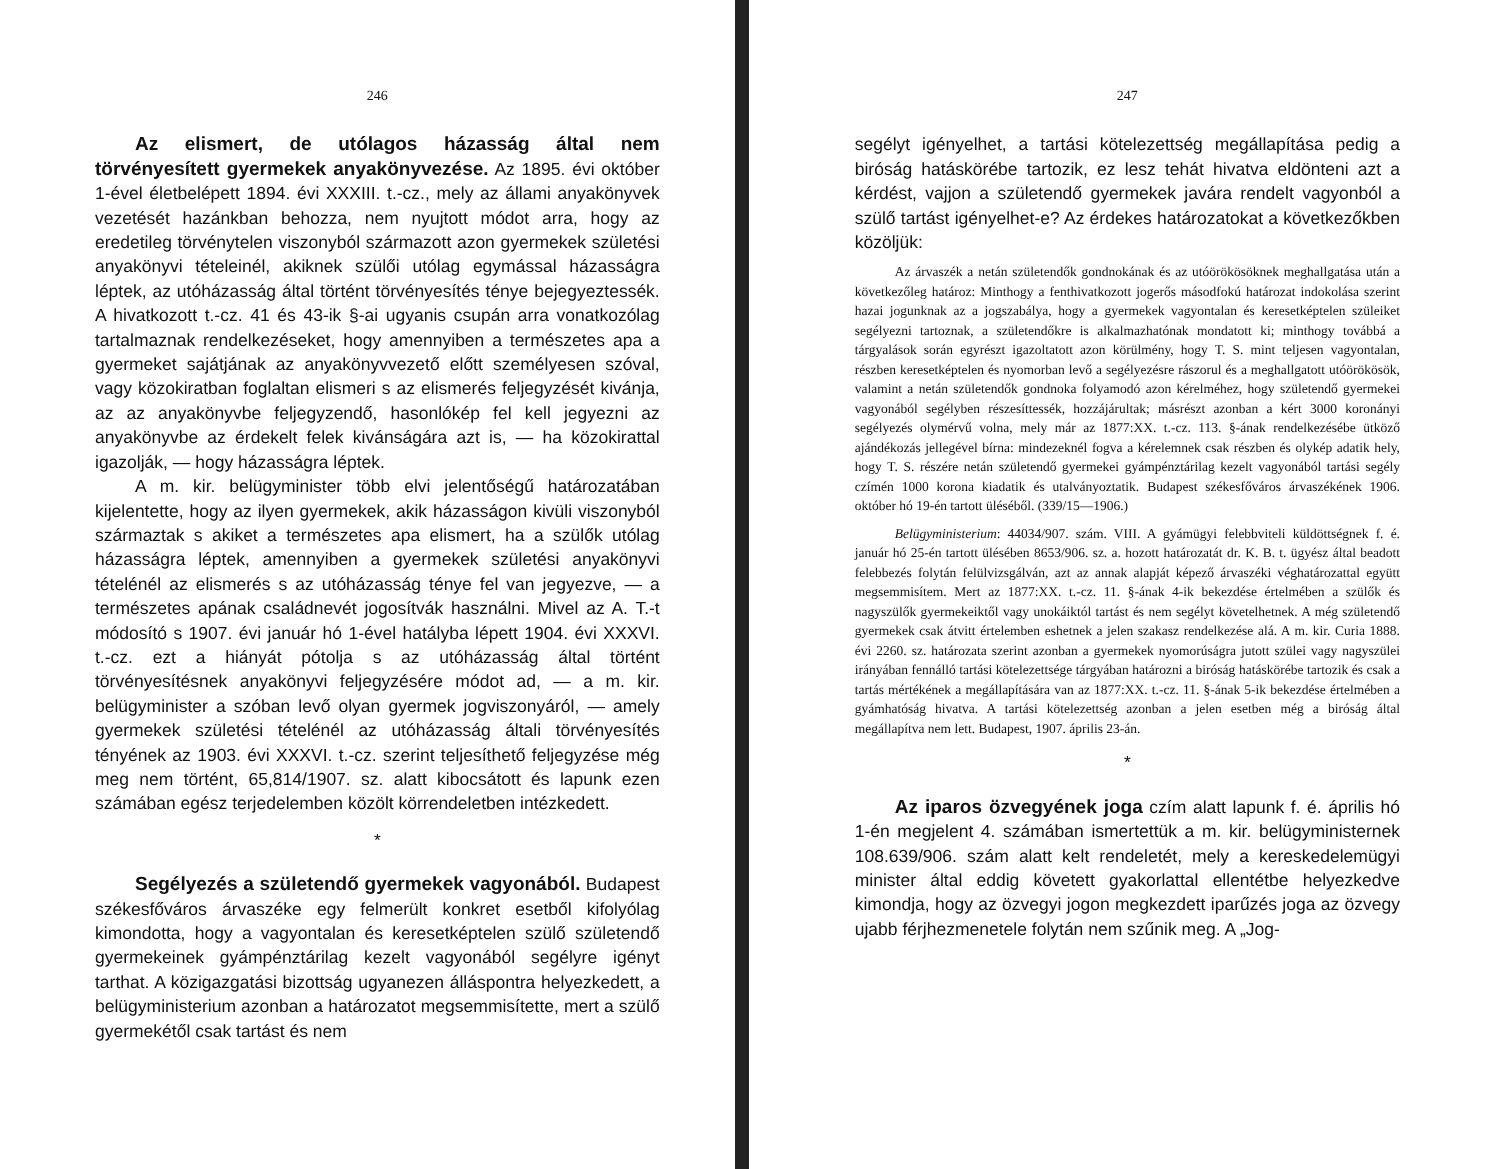246
Az elismert, de utólagos házasság által nem törvényesített gyermekek anyakönyvezése. Az 1895. évi október 1-ével életbelépett 1894. évi XXXIII. t.-cz., mely az állami anyakönyvek vezetését hazánkban behozza, nem nyujtott módot arra, hogy az eredetileg törvénytelen viszonyból származott azon gyermekek születési anyakönyvi tételeinél, akiknek szülői utólag egymással házasságra léptek, az utóházasság által történt törvényesítés ténye bejegyeztessék. A hivatkozott t.-cz. 41 és 43-ik §-ai ugyanis csupán arra vonatkozólag tartalmaznak rendelkezéseket, hogy amennyiben a természetes apa a gyermeket sajátjának az anyakönyvvezető előtt személyesen szóval, vagy közokiratban foglaltan elismeri s az elismerés feljegyzését kivánja, az az anyakönyvbe feljegyzendő, hasonlókép fel kell jegyezni az anyakönyvbe az érdekelt felek kivánságára azt is, — ha közokirattal igazolják, — hogy házasságra léptek.
A m. kir. belügyminister több elvi jelentőségű határozatában kijelentette, hogy az ilyen gyermekek, akik házasságon kivüli viszonyból származtak s akiket a természetes apa elismert, ha a szülők utólag házasságra léptek, amennyiben a gyermekek születési anyakönyvi tételénél az elismerés s az utóházasság ténye fel van jegyezve, — a természetes apának családnevét jogosítvák használni. Mivel az A. T.-t módosító s 1907. évi január hó 1-ével hatályba lépett 1904. évi XXXVI. t.-cz. ezt a hiányát pótolja s az utóházasság által történt törvényesítésnek anyakönyvi feljegyzésére módot ad, — a m. kir. belügyminister a szóban levő olyan gyermek jogviszonyáról, — amely gyermekek születési tételénél az utóházasság általi törvényesítés tényének az 1903. évi XXXVI. t.-cz. szerint teljesíthető feljegyzése még meg nem történt, 65,814/1907. sz. alatt kibocsátott és lapunk ezen számában egész terjedelemben közölt körrendeletben intézkedett.
*
Segélyezés a születendő gyermekek vagyonából. Budapest székesfőváros árvaszéke egy felmerült konkret esetből kifolyólag kimondotta, hogy a vagyontalan és keresetképtelen szülő születendő gyermekeinek gyámpénztárilag kezelt vagyonából segélyre igényt tarthat. A közigazgatási bizottság ugyanezen álláspontra helyezkedett, a belügyministerium azonban a határozatot megsemmisítette, mert a szülő gyermekétől csak tartást és nem
247
segélyt igényelhet, a tartási kötelezettség megállapítása pedig a biróság hatáskörébe tartozik, ez lesz tehát hivatva eldönteni azt a kérdést, vajjon a születendő gyermekek javára rendelt vagyonból a szülő tartást igényelhet-e? Az érdekes határozatokat a következőkben közöljük:
Az árvaszék a netán születendők gondnokának és az utóörökösöknek meghallgatása után a következőleg határoz: Minthogy a fenthivatkozott jogerős másodfokú határozat indokolása szerint hazai jogunknak az a jogszabálya, hogy a gyermekek vagyontalan és keresetképtelen szüleiket segélyezni tartoznak, a születendőkre is alkalmazhatónak mondatott ki; minthogy továbbá a tárgyalások során egyrészt igazoltatott azon körülmény, hogy T. S. mint teljesen vagyontalan, részben keresetképtelen és nyomorban levő a segélyezésre rászorul és a meghallgatott utóörökösök, valamint a netán születendők gondnoka folyamodó azon kérelméhez, hogy születendő gyermekei vagyonából segélyben részesíttessék, hozzájárultak; másrészt azonban a kért 3000 koronányi segélyezés olymérvű volna, mely már az 1877:XX. t.-cz. 113. §-ának rendelkezésébe ütköző ajándékozás jellegével bírna: mindezeknél fogva a kérelemnek csak részben és olykép adatik hely, hogy T. S. részére netán születendő gyermekei gyámpénztárilag kezelt vagyonából tartási segély czímén 1000 korona kiadatik és utalványoztatik. Budapest székesfőváros árvaszékének 1906. október hó 19-én tartott üléséből. (339/15—1906.)
Belügyministerium: 44034/907. szám. VIII. A gyámügyi felebbviteli küldöttségnek f. é. január hó 25-én tartott ülésében 8653/906. sz. a. hozott határozatát dr. K. B. t. ügyész által beadott felebbezés folytán felülvizsgálván, azt az annak alapját képező árvaszéki véghatározattal együtt megsemmisítem. Mert az 1877:XX. t.-cz. 11. §-ának 4-ik bekezdése értelmében a szülők és nagyszülők gyermekeiktől vagy unokáiktól tartást és nem segélyt követelhetnek. A még születendő gyermekek csak átvitt értelemben eshetnek a jelen szakasz rendelkezése alá. A m. kir. Curia 1888. évi 2260. sz. határozata szerint azonban a gyermekek nyomorúságra jutott szülei vagy nagyszülei irányában fennálló tartási kötelezettsége tárgyában határozni a biróság hatáskörébe tartozik és csak a tartás mértékének a megállapítására van az 1877:XX. t.-cz. 11. §-ának 5-ik bekezdése értelmében a gyámhatóság hivatva. A tartási kötelezettség azonban a jelen esetben még a biróság által megállapítva nem lett. Budapest, 1907. április 23-án.
*
Az iparos özvegyének joga czím alatt lapunk f. é. április hó 1-én megjelent 4. számában ismertettük a m. kir. belügyministernek 108.639/906. szám alatt kelt rendeletét, mely a kereskedelemügyi minister által eddig követett gyakorlattal ellentétbe helyezkedve kimondja, hogy az özvegyi jogon megkezdett iparűzés joga az özvegy ujabb férjhezmenetele folytán nem szűnik meg. A „Jog-